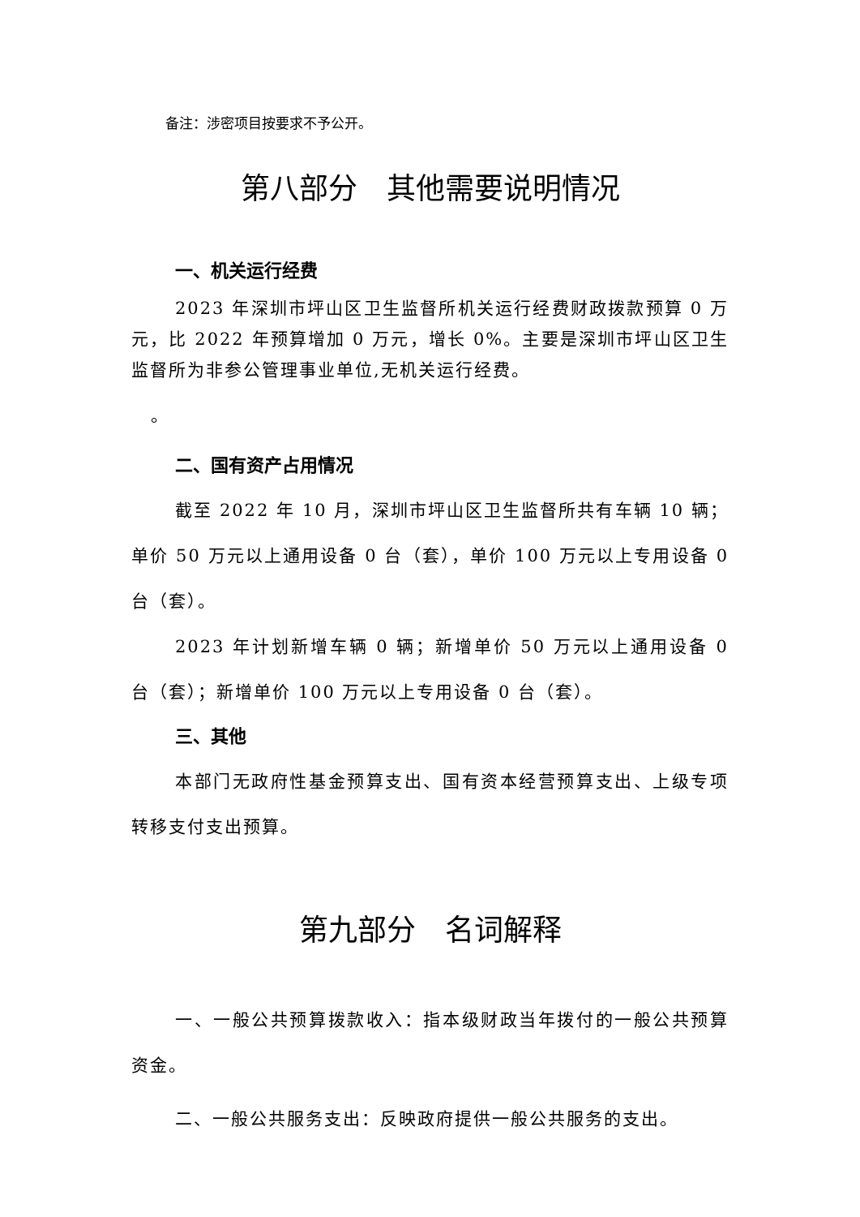备注：涉密项目按要求不予公开。
第八部分　其他需要说明情况
一、机关运行经费
2023 年深圳市坪山区卫生监督所机关运行经费财政拨款预算 0 万元，比 2022 年预算增加 0 万元，增长 0%。主要是深圳市坪山区卫生监督所为非参公管理事业单位,无机关运行经费。
。
二、国有资产占用情况
截至 2022 年 10 月，深圳市坪山区卫生监督所共有车辆 10 辆；单价 50 万元以上通用设备 0 台（套），单价 100 万元以上专用设备 0 台（套）。
2023 年计划新增车辆 0 辆；新增单价 50 万元以上通用设备 0 台（套）；新增单价 100 万元以上专用设备 0 台（套）。
三、其他
本部门无政府性基金预算支出、国有资本经营预算支出、上级专项转移支付支出预算。
第九部分　名词解释
一、一般公共预算拨款收入：指本级财政当年拨付的一般公共预算资金。
二、一般公共服务支出：反映政府提供一般公共服务的支出。